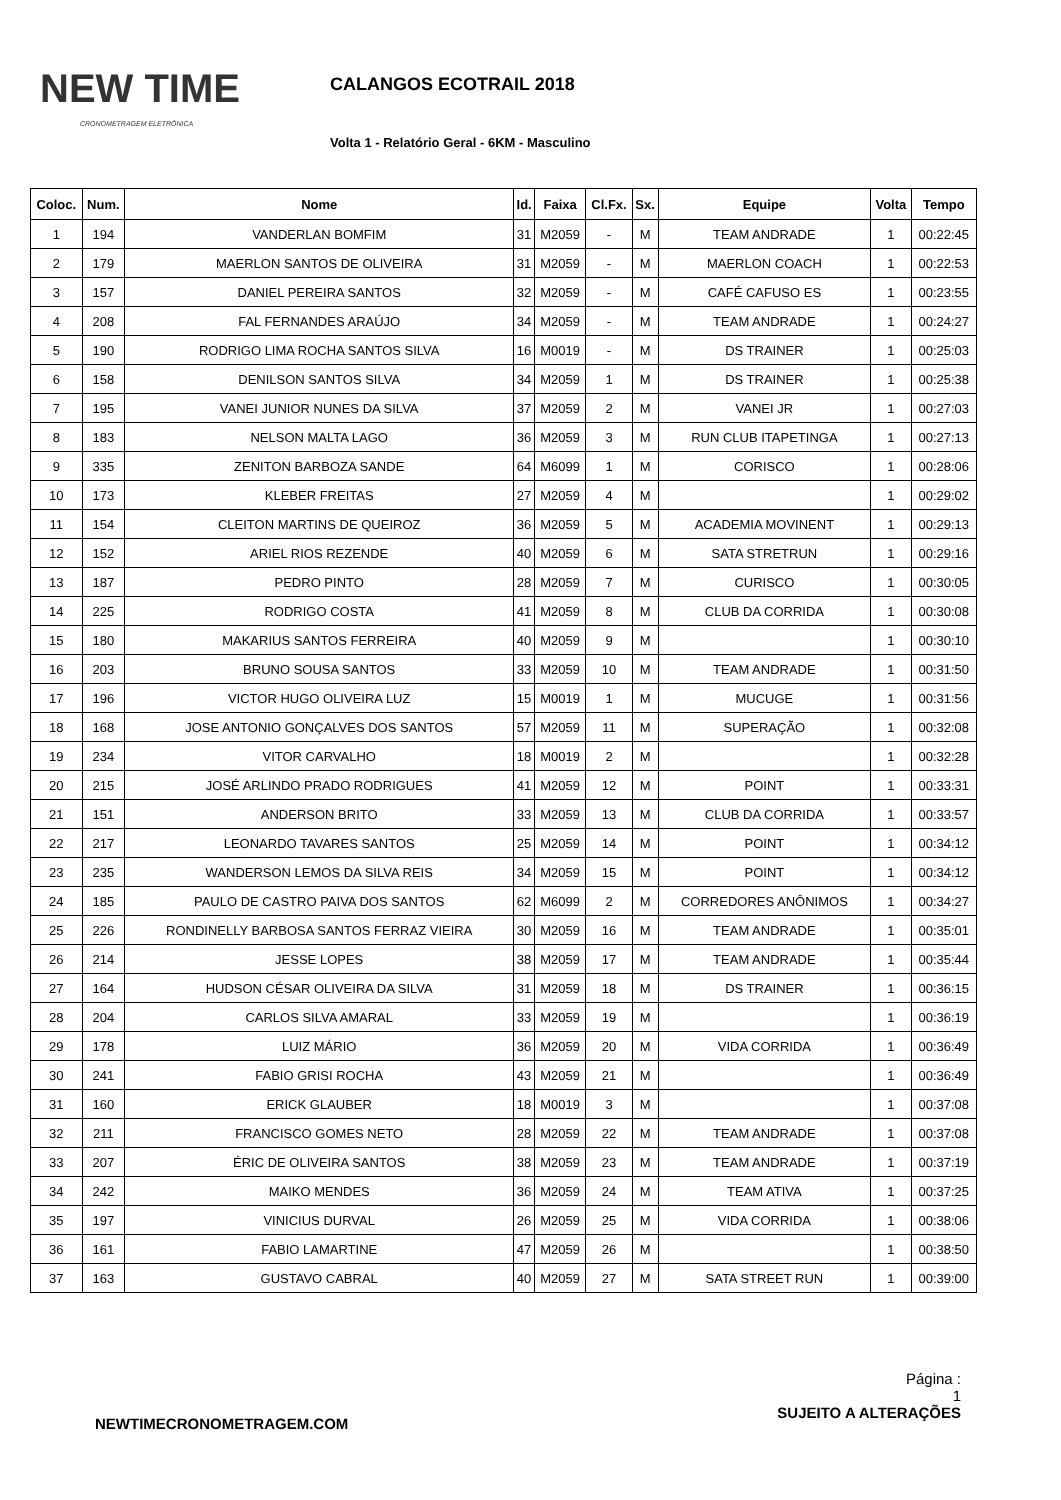NEW TIME
CRONOMETRAGEM ELETRÔNICA
CALANGOS ECOTRAIL 2018
Volta 1 - Relatório Geral - 6KM - Masculino
| Coloc. | Num. | Nome | Id. | Faixa | Cl.Fx. | Sx. | Equipe | Volta | Tempo |
| --- | --- | --- | --- | --- | --- | --- | --- | --- | --- |
| 1 | 194 | VANDERLAN BOMFIM | 31 | M2059 | - | M | TEAM ANDRADE | 1 | 00:22:45 |
| 2 | 179 | MAERLON SANTOS DE OLIVEIRA | 31 | M2059 | - | M | MAERLON COACH | 1 | 00:22:53 |
| 3 | 157 | DANIEL PEREIRA SANTOS | 32 | M2059 | - | M | CAFÉ CAFUSO ES | 1 | 00:23:55 |
| 4 | 208 | FAL FERNANDES ARAÚJO | 34 | M2059 | - | M | TEAM ANDRADE | 1 | 00:24:27 |
| 5 | 190 | RODRIGO LIMA ROCHA SANTOS SILVA | 16 | M0019 | - | M | DS TRAINER | 1 | 00:25:03 |
| 6 | 158 | DENILSON SANTOS SILVA | 34 | M2059 | 1 | M | DS TRAINER | 1 | 00:25:38 |
| 7 | 195 | VANEI JUNIOR NUNES DA SILVA | 37 | M2059 | 2 | M | VANEI JR | 1 | 00:27:03 |
| 8 | 183 | NELSON MALTA LAGO | 36 | M2059 | 3 | M | RUN CLUB ITAPETINGA | 1 | 00:27:13 |
| 9 | 335 | ZENITON BARBOZA SANDE | 64 | M6099 | 1 | M | CORISCO | 1 | 00:28:06 |
| 10 | 173 | KLEBER FREITAS | 27 | M2059 | 4 | M | | 1 | 00:29:02 |
| 11 | 154 | CLEITON MARTINS DE QUEIROZ | 36 | M2059 | 5 | M | ACADEMIA MOVINENT | 1 | 00:29:13 |
| 12 | 152 | ARIEL RIOS REZENDE | 40 | M2059 | 6 | M | SATA STRETRUN | 1 | 00:29:16 |
| 13 | 187 | PEDRO PINTO | 28 | M2059 | 7 | M | CURISCO | 1 | 00:30:05 |
| 14 | 225 | RODRIGO COSTA | 41 | M2059 | 8 | M | CLUB DA CORRIDA | 1 | 00:30:08 |
| 15 | 180 | MAKARIUS SANTOS FERREIRA | 40 | M2059 | 9 | M | | 1 | 00:30:10 |
| 16 | 203 | BRUNO SOUSA SANTOS | 33 | M2059 | 10 | M | TEAM ANDRADE | 1 | 00:31:50 |
| 17 | 196 | VICTOR HUGO OLIVEIRA LUZ | 15 | M0019 | 1 | M | MUCUGE | 1 | 00:31:56 |
| 18 | 168 | JOSE ANTONIO GONÇALVES DOS SANTOS | 57 | M2059 | 11 | M | SUPERAÇÃO | 1 | 00:32:08 |
| 19 | 234 | VITOR CARVALHO | 18 | M0019 | 2 | M | | 1 | 00:32:28 |
| 20 | 215 | JOSÉ ARLINDO PRADO RODRIGUES | 41 | M2059 | 12 | M | POINT | 1 | 00:33:31 |
| 21 | 151 | ANDERSON BRITO | 33 | M2059 | 13 | M | CLUB DA CORRIDA | 1 | 00:33:57 |
| 22 | 217 | LEONARDO TAVARES SANTOS | 25 | M2059 | 14 | M | POINT | 1 | 00:34:12 |
| 23 | 235 | WANDERSON LEMOS DA SILVA REIS | 34 | M2059 | 15 | M | POINT | 1 | 00:34:12 |
| 24 | 185 | PAULO DE CASTRO PAIVA DOS SANTOS | 62 | M6099 | 2 | M | CORREDORES ANÔNIMOS | 1 | 00:34:27 |
| 25 | 226 | RONDINELLY BARBOSA SANTOS FERRAZ VIEIRA | 30 | M2059 | 16 | M | TEAM ANDRADE | 1 | 00:35:01 |
| 26 | 214 | JESSE LOPES | 38 | M2059 | 17 | M | TEAM ANDRADE | 1 | 00:35:44 |
| 27 | 164 | HUDSON CÉSAR OLIVEIRA DA SILVA | 31 | M2059 | 18 | M | DS TRAINER | 1 | 00:36:15 |
| 28 | 204 | CARLOS SILVA AMARAL | 33 | M2059 | 19 | M | | 1 | 00:36:19 |
| 29 | 178 | LUIZ MÁRIO | 36 | M2059 | 20 | M | VIDA CORRIDA | 1 | 00:36:49 |
| 30 | 241 | FABIO GRISI ROCHA | 43 | M2059 | 21 | M | | 1 | 00:36:49 |
| 31 | 160 | ERICK GLAUBER | 18 | M0019 | 3 | M | | 1 | 00:37:08 |
| 32 | 211 | FRANCISCO GOMES NETO | 28 | M2059 | 22 | M | TEAM ANDRADE | 1 | 00:37:08 |
| 33 | 207 | ÉRIC DE OLIVEIRA SANTOS | 38 | M2059 | 23 | M | TEAM ANDRADE | 1 | 00:37:19 |
| 34 | 242 | MAIKO MENDES | 36 | M2059 | 24 | M | TEAM ATIVA | 1 | 00:37:25 |
| 35 | 197 | VINICIUS DURVAL | 26 | M2059 | 25 | M | VIDA CORRIDA | 1 | 00:38:06 |
| 36 | 161 | FABIO LAMARTINE | 47 | M2059 | 26 | M | | 1 | 00:38:50 |
| 37 | 163 | GUSTAVO CABRAL | 40 | M2059 | 27 | M | SATA STREET RUN | 1 | 00:39:00 |
NEWTIMECRONOMETRAGEM.COM
Página :
1
SUJEITO A ALTERAÇÕES